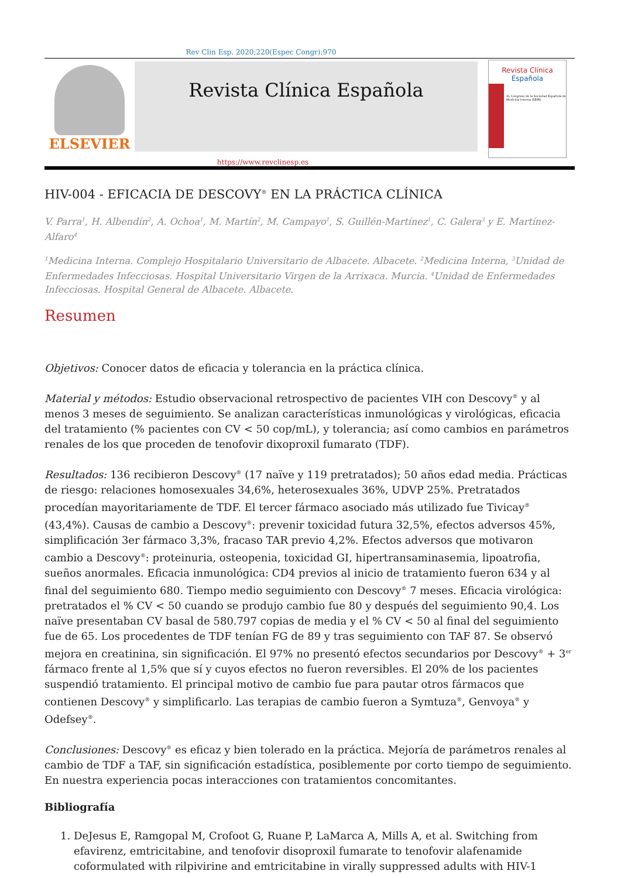Rev Clin Esp. 2020;220(Espec Congr):970
ELSEVIER
Revista Clínica Española
Revista Clínica
Española
XL Congreso de la Sociedad Española de Medicina Interna (SEMI)
https://www.revclinesp.es
HIV-004 - EFICACIA DE DESCOVY<sup>®</sup> EN LA PRÁCTICA CLÍNICA
V. Parra<sup>1</sup>, H. Albendín<sup>2</sup>, A. Ochoa<sup>1</sup>, M. Martín<sup>2</sup>, M. Campayo<sup>1</sup>, S. Guillén-Martínez<sup>1</sup>, C. Galera<sup>3</sup> y E. Martínez-Alfaro<sup>4</sup>
<sup>1</sup> Medicina Interna. Complejo Hospitalario Universitario de Albacete. Albacete. <sup>2</sup>Medicina Interna, <sup>3</sup>Unidad de Enfermedades Infecciosas. Hospital Universitario Virgen de la Arrixaca. Murcia. <sup>4</sup>Unidad de Enfermedades Infecciosas. Hospital General de Albacete. Albacete.
Resumen
Objetivos: Conocer datos de eficacia y tolerancia en la práctica clínica.
Material y métodos: Estudio observacional retrospectivo de pacientes VIH con Descovy<sup>®</sup> y al menos 3 meses de seguimiento. Se analizan características inmunológicas y virológicas, eficacia del tratamiento (% pacientes con CV < 50 cop/mL), y tolerancia; así como cambios en parámetros renales de los que proceden de tenofovir dixoproxil fumarato (TDF).
Resultados: 136 recibieron Descovy<sup>®</sup> (17 naïve y 119 pretratados); 50 años edad media. Prácticas de riesgo: relaciones homosexuales 34,6%, heterosexuales 36%, UDVP 25%. Pretratados procedían mayoritariamente de TDF. El tercer fármaco asociado más utilizado fue Tivicay<sup>®</sup> (43,4%). Causas de cambio a Descovy<sup>®</sup>: prevenir toxicidad futura 32,5%, efectos adversos 45%, simplificación 3er fármaco 3,3%, fracaso TAR previo 4,2%. Efectos adversos que motivaron cambio a Descovy<sup>®</sup>: proteinuria, osteopenia, toxicidad GI, hipertransaminasemia, lipoatrofia, sueños anormales. Eficacia inmunológica: CD4 previos al inicio de tratamiento fueron 634 y al final del seguimiento 680. Tiempo medio seguimiento con Descovy<sup>®</sup> 7 meses. Eficacia virológica: pretratados el % CV < 50 cuando se produjo cambio fue 80 y después del seguimiento 90,4. Los naïve presentaban CV basal de 580.797 copias de media y el % CV < 50 al final del seguimiento fue de 65. Los procedentes de TDF tenían FG de 89 y tras seguimiento con TAF 87. Se observó mejora en creatinina, sin significación. El 97% no presentó efectos secundarios por Descovy<sup>®</sup> + 3<sup>er</sup> fármaco frente al 1,5% que sí y cuyos efectos no fueron reversibles. El 20% de los pacientes suspendió tratamiento. El principal motivo de cambio fue para pautar otros fármacos que contienen Descovy<sup>®</sup> y simplificarlo. Las terapias de cambio fueron a Symtuza<sup>®</sup>, Genvoya<sup>®</sup> y Odefsey<sup>®</sup>.
Conclusiones: Descovy<sup>®</sup> es eficaz y bien tolerado en la práctica. Mejoría de parámetros renales al cambio de TDF a TAF, sin significación estadística, posiblemente por corto tiempo de seguimiento. En nuestra experiencia pocas interacciones con tratamientos concomitantes.
Bibliografía
1. DeJesus E, Ramgopal M, Crofoot G, Ruane P, LaMarca A, Mills A, et al. Switching from efavirenz, emtricitabine, and tenofovir disoproxil fumarate to tenofovir alafenamide coformulated with rilpivirine and emtricitabine in virally suppressed adults with HIV-1